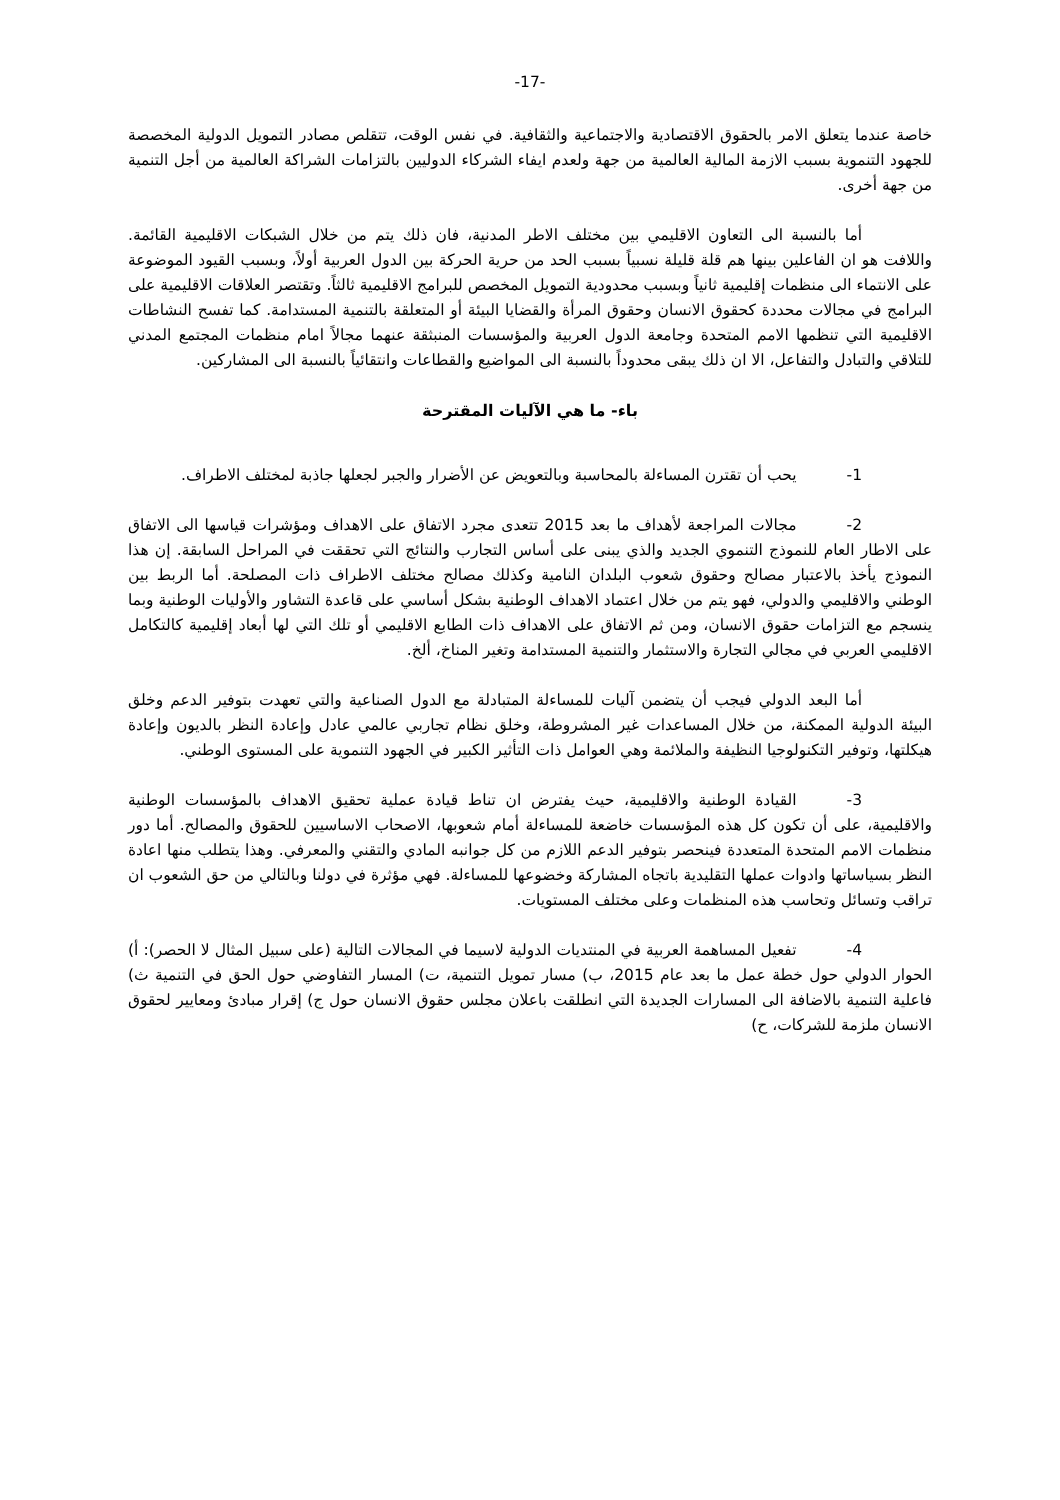-17-
خاصة عندما يتعلق الامر بالحقوق الاقتصادية والاجتماعية والثقافية. في نفس الوقت، تتقلص مصادر التمويل الدولية المخصصة للجهود التنموية بسبب الازمة المالية العالمية من جهة ولعدم ايفاء الشركاء الدوليين بالتزامات الشراكة العالمية من أجل التنمية من جهة أخرى.
أما بالنسبة الى التعاون الاقليمي بين مختلف الاطر المدنية، فان ذلك يتم من خلال الشبكات الاقليمية القائمة. واللافت هو ان الفاعلين بينها هم قلة قليلة نسبياً بسبب الحد من حرية الحركة بين الدول العربية أولاً، وبسبب القيود الموضوعة على الانتماء الى منظمات إقليمية ثانياً وبسبب محدودية التمويل المخصص للبرامج الاقليمية ثالثاً. وتقتصر العلاقات الاقليمية على البرامج في مجالات محددة كحقوق الانسان وحقوق المرأة والقضايا البيئة أو المتعلقة بالتنمية المستدامة. كما تفسح النشاطات الاقليمية التي تنظمها الامم المتحدة وجامعة الدول العربية والمؤسسات المنبثقة عنهما مجالاً امام منظمات المجتمع المدني للتلاقي والتبادل والتفاعل، الا ان ذلك يبقى محدوداً بالنسبة الى المواضيع والقطاعات وانتقائياً بالنسبة الى المشاركين.
باء- ما هي الآليات المقترحة
1- يحب أن تقترن المساءلة بالمحاسبة وبالتعويض عن الأضرار والجبر لجعلها جاذبة لمختلف الاطراف.
2- مجالات المراجعة لأهداف ما بعد 2015 تتعدى مجرد الاتفاق على الاهداف ومؤشرات قياسها الى الاتفاق على الاطار العام للنموذج التنموي الجديد والذي يبنى على أساس التجارب والنتائج التي تحققت في المراحل السابقة. إن هذا النموذج يأخذ بالاعتبار مصالح وحقوق شعوب البلدان النامية وكذلك مصالح مختلف الاطراف ذات المصلحة. أما الربط بين الوطني والاقليمي والدولي، فهو يتم من خلال اعتماد الاهداف الوطنية بشكل أساسي على قاعدة التشاور والأوليات الوطنية وبما ينسجم مع التزامات حقوق الانسان، ومن ثم الاتفاق على الاهداف ذات الطابع الاقليمي أو تلك التي لها أبعاد إقليمية كالتكامل الاقليمي العربي في مجالي التجارة والاستثمار والتنمية المستدامة وتغير المناخ، ألخ.
أما البعد الدولي فيجب أن يتضمن آليات للمساءلة المتبادلة مع الدول الصناعية والتي تعهدت بتوفير الدعم وخلق البيئة الدولية الممكنة، من خلال المساعدات غير المشروطة، وخلق نظام تجاربي عالمي عادل وإعادة النظر بالديون وإعادة هيكلتها، وتوفير التكنولوجيا النظيفة والملائمة وهي العوامل ذات التأثير الكبير في الجهود التنموية على المستوى الوطني.
3- القيادة الوطنية والاقليمية، حيث يفترض ان تناط قيادة عملية تحقيق الاهداف بالمؤسسات الوطنية والاقليمية، على أن تكون كل هذه المؤسسات خاضعة للمساءلة أمام شعوبها، الاصحاب الاساسيين للحقوق والمصالح. أما دور منظمات الامم المتحدة المتعددة فينحصر بتوفير الدعم اللازم من كل جوانبه المادي والتقني والمعرفي. وهذا يتطلب منها اعادة النظر بسياساتها وادوات عملها التقليدية باتجاه المشاركة وخضوعها للمساءلة. فهي مؤثرة في دولنا وبالتالي من حق الشعوب ان تراقب وتسائل وتحاسب هذه المنظمات وعلى مختلف المستويات.
4- تفعيل المساهمة العربية في المنتديات الدولية لاسيما في المجالات التالية (على سبيل المثال لا الحصر): أ) الحوار الدولي حول خطة عمل ما بعد عام 2015، ب) مسار تمويل التنمية، ت) المسار التفاوضي حول الحق في التنمية ث) فاعلية التنمية بالاضافة الى المسارات الجديدة التي انطلقت باعلان مجلس حقوق الانسان حول ج) إقرار مبادئ ومعايير لحقوق الانسان ملزمة للشركات، ح)